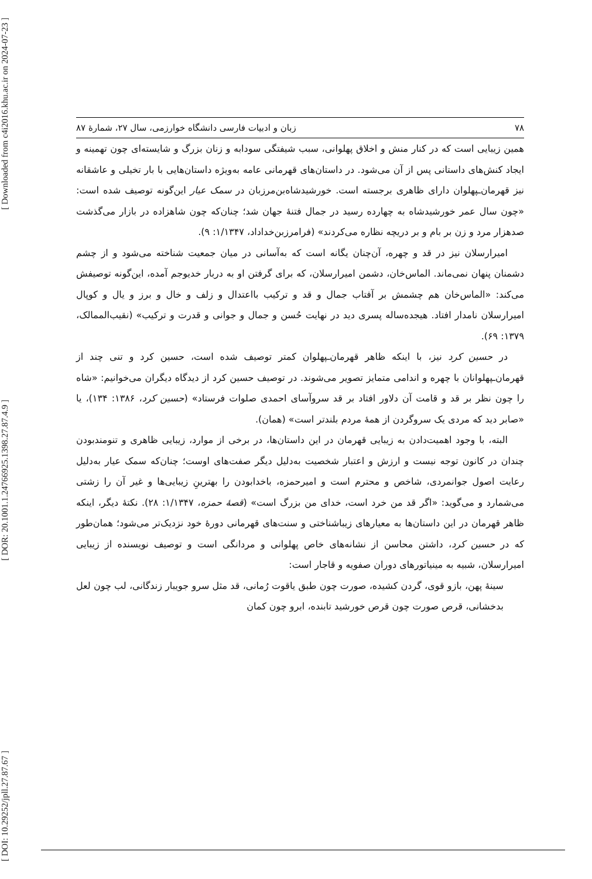[ Downloaded from c4i2016.khu.ac.ir on 2024-07-23 ]
[ DOR: 20.1001.1.24766925.1398.27.87.4.9 ]
[ DOI: 10.29252/jpll.27.87.67 ]
۷۸ زبان و ادبیات فارسی دانشگاه خوارزمی، سال ۲۷، شمارۀ ۸۷
همین زیبایی است که در کنار منش و اخلاق پهلوانی، سبب شیفتگی سودابه و زنان بزرگ و شایسته‌ای چون تهمینه و ایجاد کنش‌های داستانی پس از آن می‌شود. در داستان‌های قهرمانی عامه به‌ویژه داستان‌هایی با بار تخیلی و عاشقانه نیز قهرمان‌ـپهلوان دارای ظاهری برجسته است. خورشیدشاه‌بن‌مرزبان در سمک عیار این‌گونه توصیف شده است: «چون سال عمر خورشیدشاه به چهارده رسید در جمال فتنۀ جهان شد؛ چنان‌که چون شاهزاده در بازار می‌گذشت صدهزار مرد و زن بر بام و بر دریچه نظاره می‌کردند» (فرامرزبن‌خداداد، ۱/۱۳۴۷: ۹).
امیرارسلان نیز در قد و چهره، آن‌چنان یگانه است که به‌آسانی در میان جمعیت شناخته می‌شود و از چشم دشمنان پنهان نمی‌ماند. الماس‌خان، دشمن امیرارسلان، که برای گرفتن او به دربار خدیوجم آمده، این‌گونه توصیفش می‌کند: «الماس‌خان هم چشمش بر آفتاب جمال و قد و ترکیب بااعتدال و زلف و خال و برز و یال و کوپال امیرارسلان نامدار افتاد. هیجده‌ساله پسری دید در نهایت حُسن و جمال و جوانی و قدرت و ترکیب» (نقیب‌الممالک، ۱۳۷۹: ۶۹).
در حسین کرد نیز، با اینکه ظاهر قهرمان‌ـپهلوان کمتر توصیف شده است، حسین کرد و تنی چند از قهرمان‌ـپهلوانان با چهره و اندامی متمایز تصویر می‌شوند. در توصیف حسین کرد از دیدگاه دیگران می‌خوانیم: «شاه را چون نظر بر قد و قامت آن دلاور افتاد بر قد سروآسای احمدی صلوات فرستاد» (حسین کرد، ۱۳۸۶: ۱۳۴)، یا «صابر دید که مردی یک سروگردن از همۀ مردم بلندتر است» (همان).
البته، با وجود اهمیت‌دادن به زیبایی قهرمان در این داستان‌ها، در برخی از موارد، زیبایی ظاهری و تنومندبودن چندان در کانون توجه نیست و ارزش و اعتبار شخصیت به‌دلیل دیگر صفت‌های اوست؛ چنان‌که سمک عیار به‌دلیل رعایت اصول جوانمردی، شاخص و محترم است و امیرحمزه، باخدابودن را بهترینِ زیبایی‌ها و غیر آن را زشتی می‌شمارد و می‌گوید: «اگر قد من خرد است، خدای من بزرگ است» (قصۀ حمزه، ۱/۱۳۴۷: ۲۸). نکتۀ دیگر، اینکه ظاهر قهرمان در این داستان‌ها به معیارهای زیباشناختی و سنت‌های قهرمانی دورۀ خود نزدیک‌تر می‌شود؛ همان‌طور که در حسین کرد، داشتن محاسن از نشانه‌های خاص پهلوانی و مردانگی است و توصیف نویسنده از زیبایی امیرارسلان، شبیه به مینیاتورهای دوران صفویه و قاجار است:
سینۀ پهن، بازو قوی، گردن کشیده، صورت چون طبق یاقوت رُمانی، قد مثل سرو جویبار زندگانی، لب چون لعل بدخشانی، قرص صورت چون قرص خورشید تابنده، ابرو چون کمان